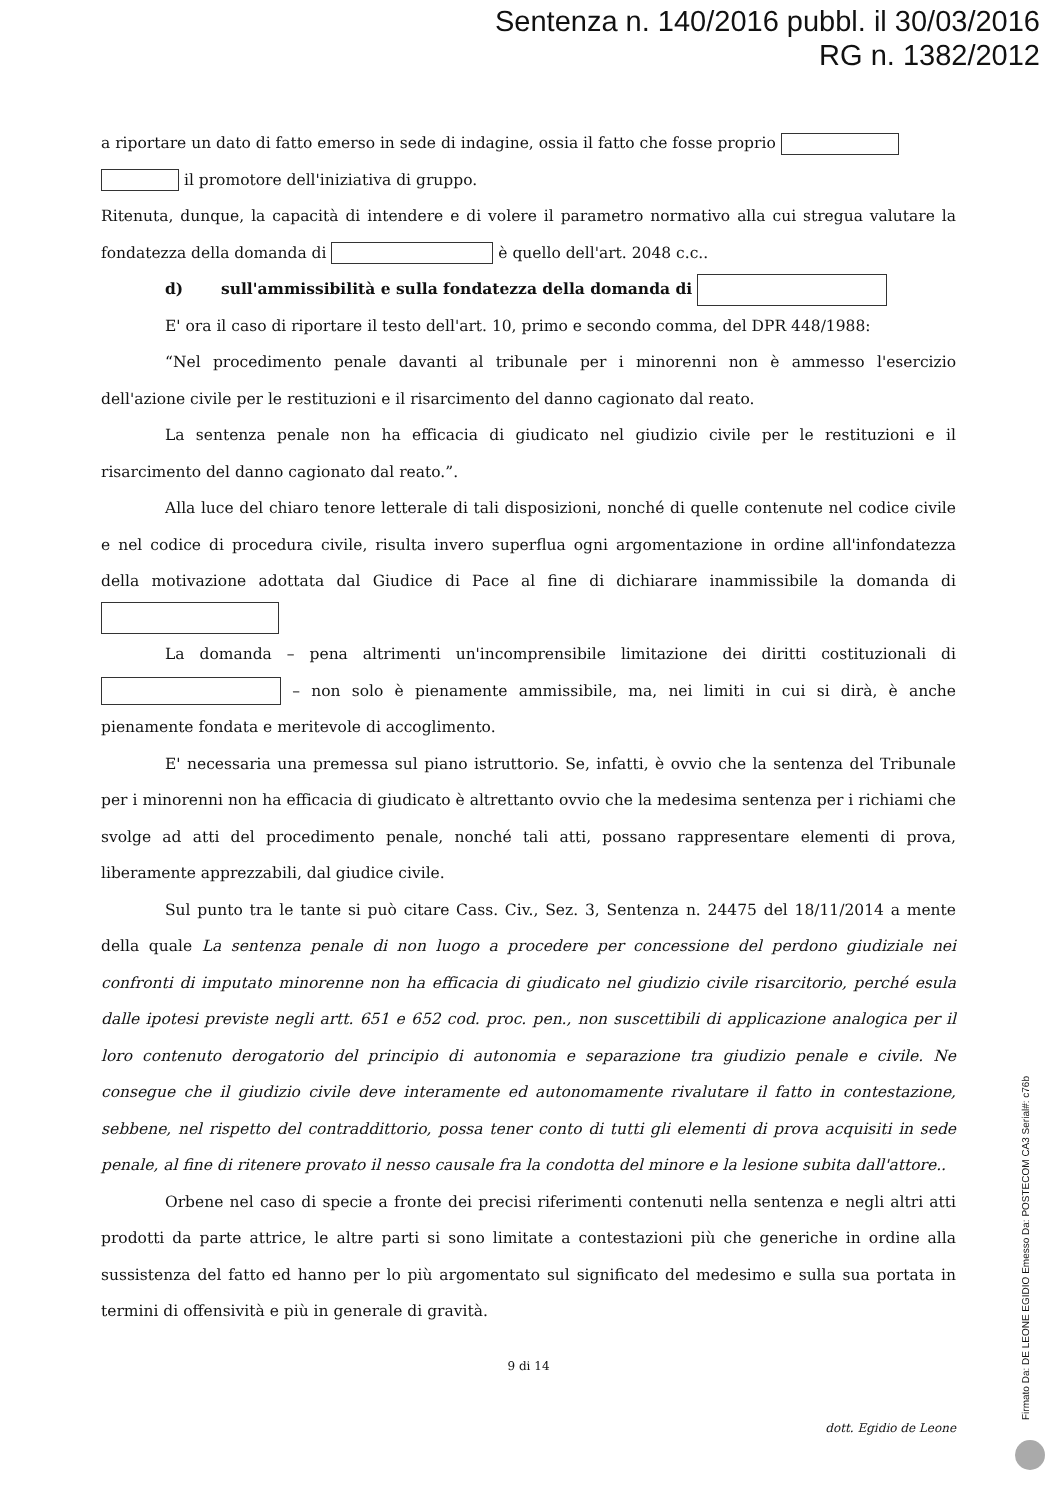Sentenza n. 140/2016 pubbl. il 30/03/2016
RG n. 1382/2012
a riportare un dato di fatto emerso in sede di indagine, ossia il fatto che fosse proprio
il promotore dell'iniziativa di gruppo.
Ritenuta, dunque, la capacità di intendere e di volere il parametro normativo alla cui stregua valutare la fondatezza della domanda di è quello dell'art. 2048 c.c..
d) sull'ammissibilità e sulla fondatezza della domanda di
E' ora il caso di riportare il testo dell'art. 10, primo e secondo comma, del DPR 448/1988:
“Nel procedimento penale davanti al tribunale per i minorenni non è ammesso l'esercizio dell'azione civile per le restituzioni e il risarcimento del danno cagionato dal reato.
La sentenza penale non ha efficacia di giudicato nel giudizio civile per le restituzioni e il risarcimento del danno cagionato dal reato.”.
Alla luce del chiaro tenore letterale di tali disposizioni, nonché di quelle contenute nel codice civile e nel codice di procedura civile, risulta invero superflua ogni argomentazione in ordine all'infondatezza della motivazione adottata dal Giudice di Pace al fine di dichiarare inammissibile la domanda di
La domanda – pena altrimenti un'incomprensibile limitazione dei diritti costituzionali di – non solo è pienamente ammissibile, ma, nei limiti in cui si dirà, è anche pienamente fondata e meritevole di accoglimento.
E' necessaria una premessa sul piano istruttorio. Se, infatti, è ovvio che la sentenza del Tribunale per i minorenni non ha efficacia di giudicato è altrettanto ovvio che la medesima sentenza per i richiami che svolge ad atti del procedimento penale, nonché tali atti, possano rappresentare elementi di prova, liberamente apprezzabili, dal giudice civile.
Sul punto tra le tante si può citare Cass. Civ., Sez. 3, Sentenza n. 24475 del 18/11/2014 a mente della quale La sentenza penale di non luogo a procedere per concessione del perdono giudiziale nei confronti di imputato minorenne non ha efficacia di giudicato nel giudizio civile risarcitorio, perché esula dalle ipotesi previste negli artt. 651 e 652 cod. proc. pen., non suscettibili di applicazione analogica per il loro contenuto derogatorio del principio di autonomia e separazione tra giudizio penale e civile. Ne consegue che il giudizio civile deve interamente ed autonomamente rivalutare il fatto in contestazione, sebbene, nel rispetto del contraddittorio, possa tener conto di tutti gli elementi di prova acquisiti in sede penale, al fine di ritenere provato il nesso causale fra la condotta del minore e la lesione subita dall'attore..
Orbene nel caso di specie a fronte dei precisi riferimenti contenuti nella sentenza e negli altri atti prodotti da parte attrice, le altre parti si sono limitate a contestazioni più che generiche in ordine alla sussistenza del fatto ed hanno per lo più argomentato sul significato del medesimo e sulla sua portata in termini di offensività e più in generale di gravità.
9 di 14
dott. Egidio de Leone
Firmato Da: DE LEONE EGIDIO Emesso Da: POSTECOM CA3 Serial#: c76b